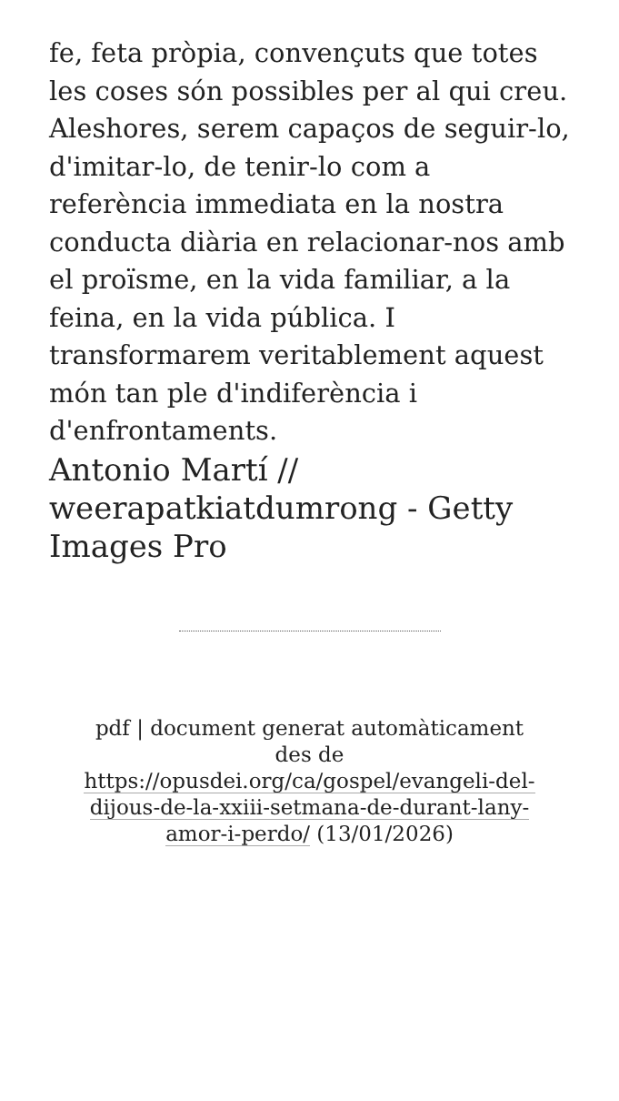fe, feta pròpia, convençuts que totes les coses són possibles per al qui creu. Aleshores, serem capaços de seguir-lo, d'imitar-lo, de tenir-lo com a referència immediata en la nostra conducta diària en relacionar-nos amb el proïsme, en la vida familiar, a la feina, en la vida pública. I transformarem veritablement aquest món tan ple d'indiferència i d'enfrontaments.
Antonio Martí // weerapatkiatdumrong - Getty Images Pro
pdf | document generat automàticament des de https://opusdei.org/ca/gospel/evangeli-del-dijous-de-la-xxiii-setmana-de-durant-lany-amor-i-perdo/ (13/01/2026)